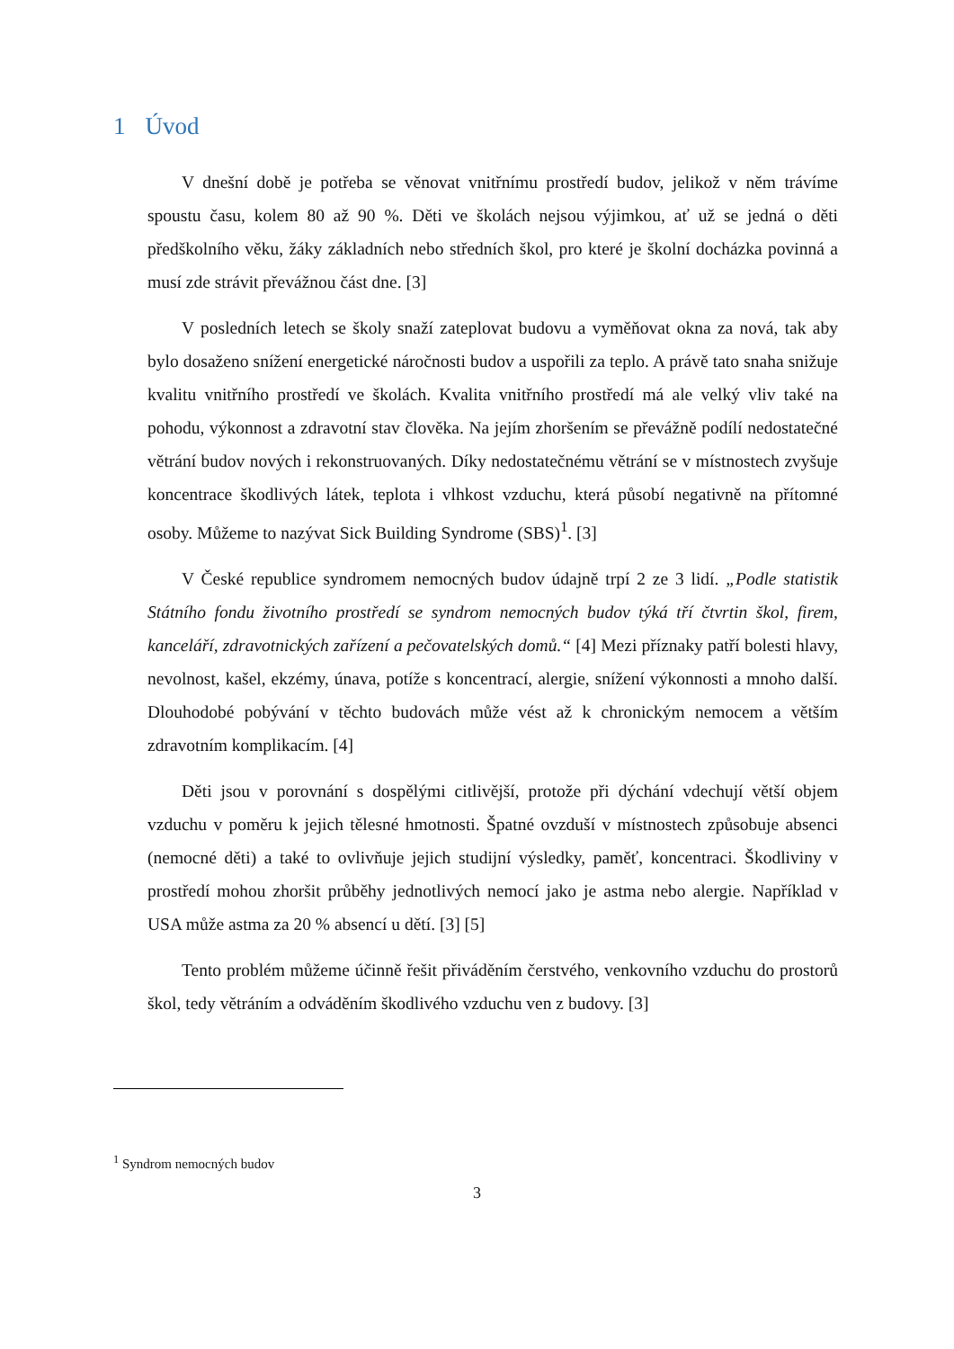1 Úvod
V dnešní době je potřeba se věnovat vnitřnímu prostředí budov, jelikož v něm trávíme spoustu času, kolem 80 až 90 %. Děti ve školách nejsou výjimkou, ať už se jedná o děti předškolního věku, žáky základních nebo středních škol, pro které je školní docházka povinná a musí zde strávit převážnou část dne. [3]
V posledních letech se školy snaží zateplovat budovu a vyměňovat okna za nová, tak aby bylo dosaženo snížení energetické náročnosti budov a uspořili za teplo. A právě tato snaha snižuje kvalitu vnitřního prostředí ve školách. Kvalita vnitřního prostředí má ale velký vliv také na pohodu, výkonnost a zdravotní stav člověka. Na jejím zhoršením se převážně podílí nedostatečné větrání budov nových i rekonstruovaných. Díky nedostatečnému větrání se v místnostech zvyšuje koncentrace škodlivých látek, teplota i vlhkost vzduchu, která působí negativně na přítomné osoby. Můžeme to nazývat Sick Building Syndrome (SBS)<sup>1</sup>. [3]
V České republice syndromem nemocných budov údajně trpí 2 ze 3 lidí. „Podle statistik Státního fondu životního prostředí se syndrom nemocných budov týká tří čtvrtin škol, firem, kanceláří, zdravotnických zařízení a pečovatelských domů.“ [4] Mezi příznaky patří bolesti hlavy, nevolnost, kašel, ekzémy, únava, potíže s koncentrací, alergie, snížení výkonnosti a mnoho další. Dlouhodobé pobývání v těchto budovách může vést až k chronickým nemocem a větším zdravotním komplikacím. [4]
Děti jsou v porovnání s dospělými citlivější, protože při dýchání vdechují větší objem vzduchu v poměru k jejich tělesné hmotnosti. Špatné ovzduší v místnostech způsobuje absenci (nemocné děti) a také to ovlivňuje jejich studijní výsledky, paměť, koncentraci. Škodliviny v prostředí mohou zhoršit průběhy jednotlivých nemocí jako je astma nebo alergie. Například v USA může astma za 20 % absencí u dětí. [3] [5]
Tento problém můžeme účinně řešit přiváděním čerstvého, venkovního vzduchu do prostorů škol, tedy větráním a odváděním škodlivého vzduchu ven z budovy. [3]
<sup>1</sup> Syndrom nemocných budov
3